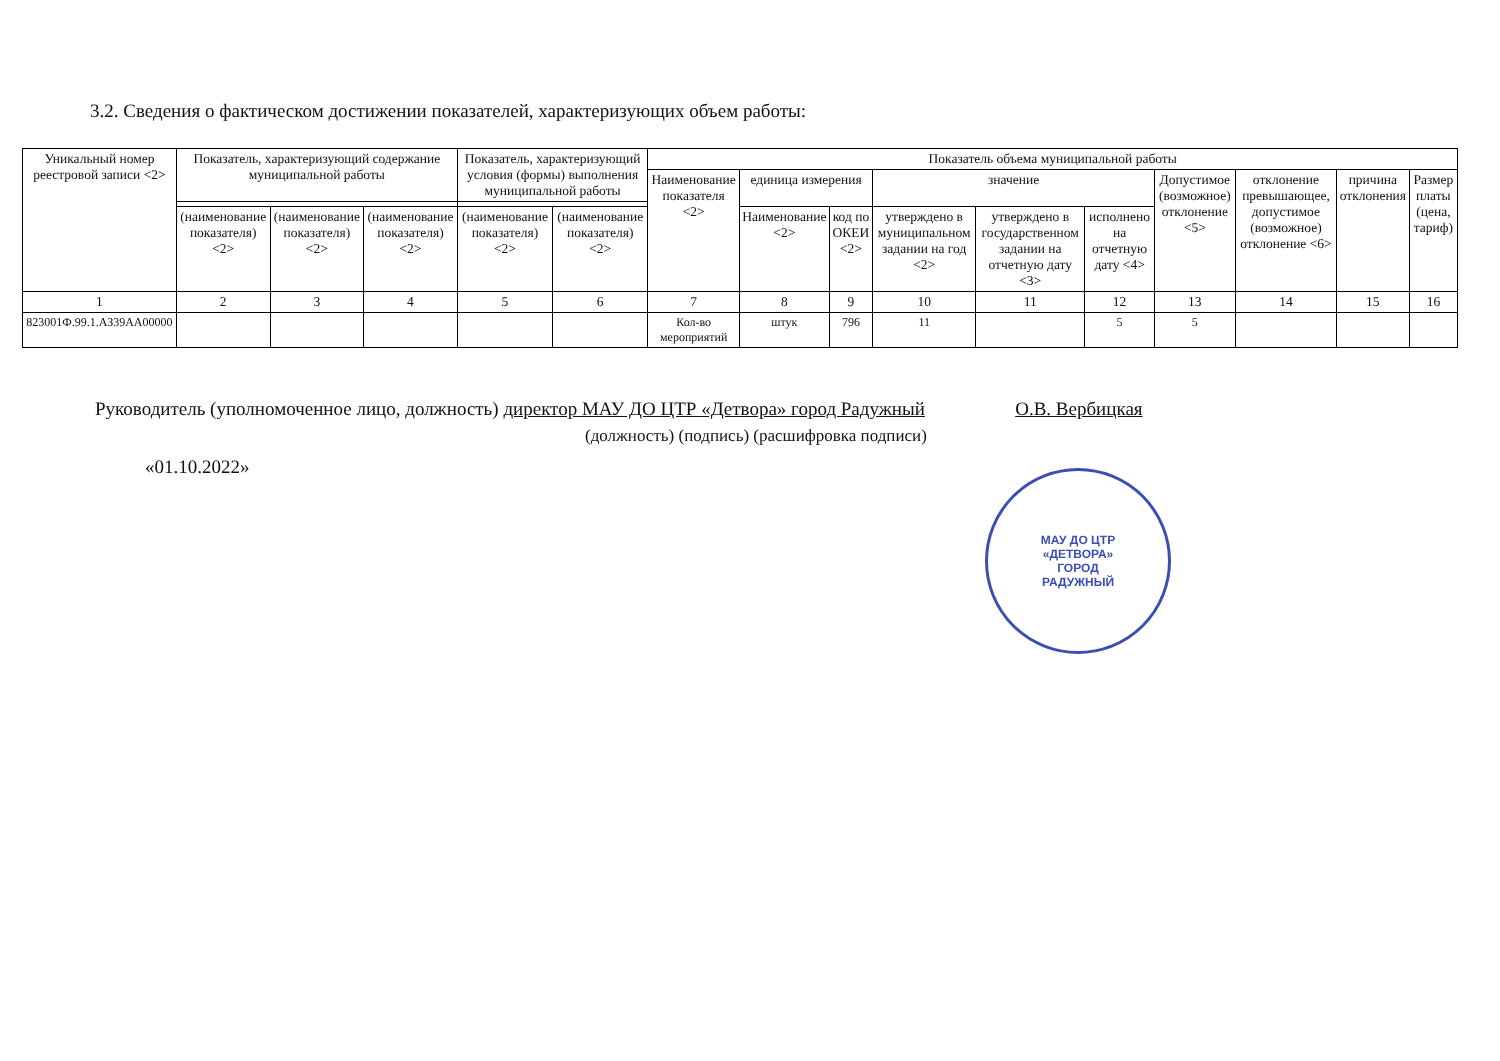3.2. Сведения о фактическом достижении показателей, характеризующих объем работы:
| Уникальный номер реестровой записи <2> | Показатель, характеризующий содержание муниципальной работы | | | Показатель, характеризующий условия (формы) выполнения муниципальной работы | | Показатель объема муниципальной работы | | | | | | | | | |
| --- | --- | --- | --- | --- | --- | --- | --- | --- | --- | --- | --- | --- | --- | --- | --- |
| | | | | | | Наименование показателя <2> | единица измерения | | значение | | | Допустимое (возможное) отклонение <5> | отклонение превышающее, допустимое (возможное) отклонение <6> | причина отклонения | Размер платы (цена, тариф) |
| | (наименование показателя) <2> | (наименование показателя) <2> | (наименование показателя) <2> | (наименование показателя) <2> | (наименование показателя) <2> | | Наименование <2> | код по ОКЕИ <2> | утверждено в муниципальном задании на год <2> | утверждено в государственном задании на отчетную дату <3> | исполнено на отчетную дату <4> | | | | |
| 1 | 2 | 3 | 4 | 5 | 6 | 7 | 8 | 9 | 10 | 11 | 12 | 13 | 14 | 15 | 16 |
| 823001Ф.99.1.АЗ39АА00000 | | | | | | Кол-во мероприятий | штук | 796 | 11 | | 5 | 5 | | | |
Руководитель (уполномоченное лицо, должность) директор МАУ ДО ЦТР «Детвора» город Радужный О.В. Вербицкая
(должность) (подпись) (расшифровка подписи)
«01.10.2022»
МАУ ДО ЦТР
«ДЕТВОРА»
ГОРОД
РАДУЖНЫЙ